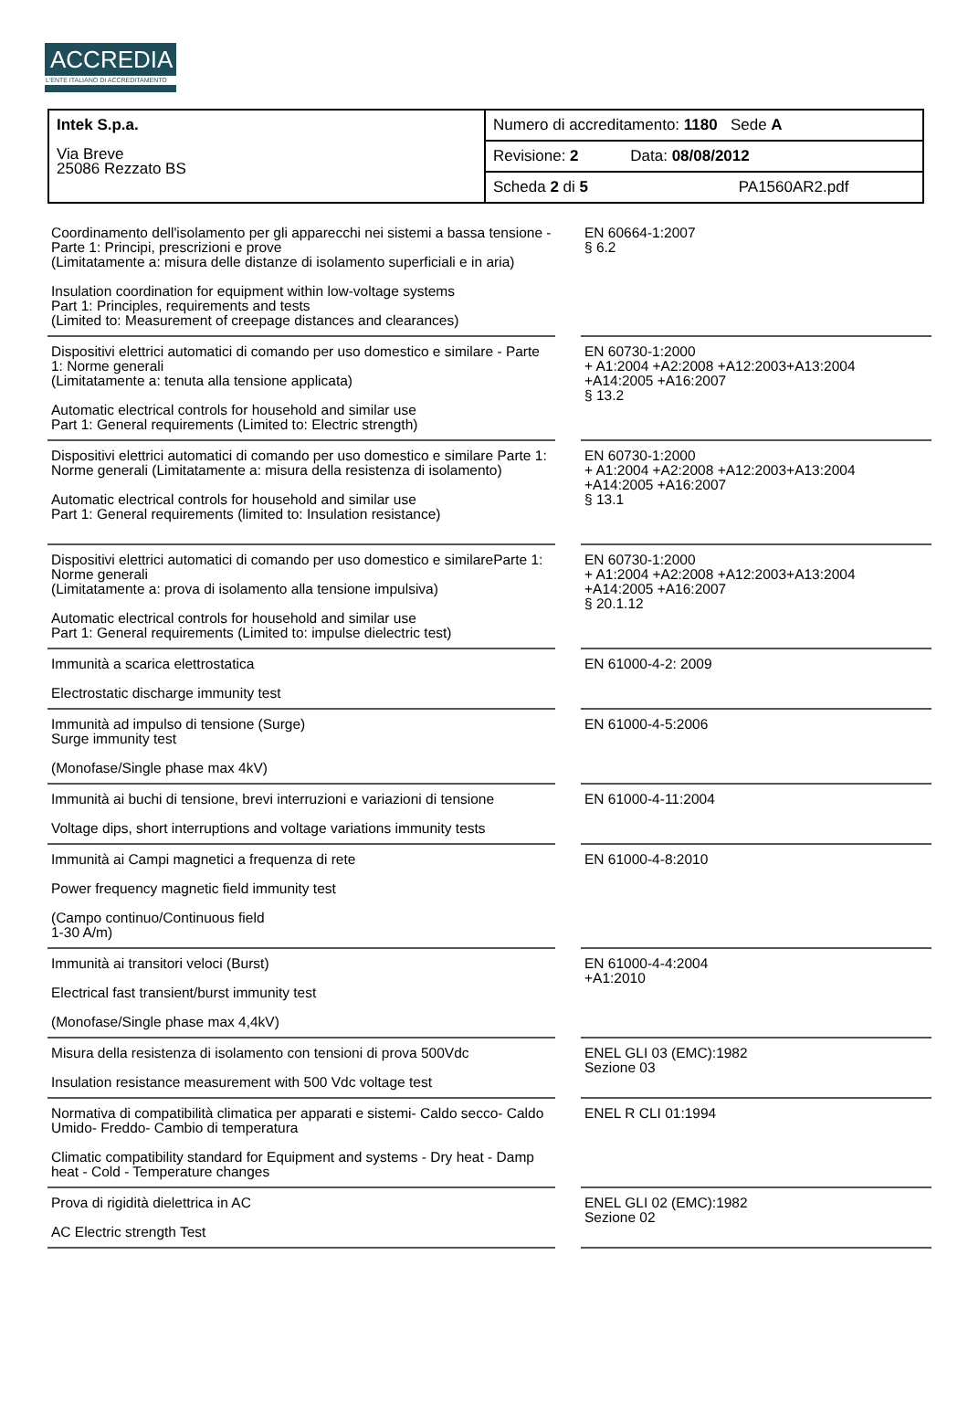ACCREDIA
L'ENTE ITALIANO DI ACCREDITAMENTO
| Intek S.p.a. Via Breve 25086 Rezzato BS | Numero di accreditamento: 1180 Sede A |
| | Revisione: 2 Data: 08/08/2012 |
| | Scheda 2 di 5 PA1560AR2.pdf |
| Coordinamento dell'isolamento per gli apparecchi nei sistemi a bassa tensione - Parte 1: Principi, prescrizioni e prove (Limitatamente a: misura delle distanze di isolamento superficiali e in aria) Insulation coordination for equipment within low-voltage systems Part 1: Principles, requirements and tests (Limited to: Measurement of creepage distances and clearances) | | EN 60664-1:2007 § 6.2 |
| Dispositivi elettrici automatici di comando per uso domestico e similare - Parte 1: Norme generali (Limitatamente a: tenuta alla tensione applicata) Automatic electrical controls for household and similar use Part 1: General requirements (Limited to: Electric strength) | | EN 60730-1:2000 + A1:2004 +A2:2008 +A12:2003+A13:2004 +A14:2005 +A16:2007 § 13.2 |
| Dispositivi elettrici automatici di comando per uso domestico e similare Parte 1: Norme generali (Limitatamente a: misura della resistenza di isolamento) Automatic electrical controls for household and similar use Part 1: General requirements (limited to: Insulation resistance) | | EN 60730-1:2000 + A1:2004 +A2:2008 +A12:2003+A13:2004 +A14:2005 +A16:2007 § 13.1 |
| Dispositivi elettrici automatici di comando per uso domestico e similareParte 1: Norme generali (Limitatamente a: prova di isolamento alla tensione impulsiva) Automatic electrical controls for household and similar use Part 1: General requirements (Limited to: impulse dielectric test) | | EN 60730-1:2000 + A1:2004 +A2:2008 +A12:2003+A13:2004 +A14:2005 +A16:2007 § 20.1.12 |
| Immunità a scarica elettrostatica Electrostatic discharge immunity test | | EN 61000-4-2: 2009 |
| Immunità ad impulso di tensione (Surge) Surge immunity test (Monofase/Single phase max 4kV) | | EN 61000-4-5:2006 |
| Immunità ai buchi di tensione, brevi interruzioni e variazioni di tensione Voltage dips, short interruptions and voltage variations immunity tests | | EN 61000-4-11:2004 |
| Immunità ai Campi magnetici a frequenza di rete Power frequency magnetic field immunity test (Campo continuo/Continuous field 1-30 A/m) | | EN 61000-4-8:2010 |
| Immunità ai transitori veloci (Burst) Electrical fast transient/burst immunity test (Monofase/Single phase max 4,4kV) | | EN 61000-4-4:2004 +A1:2010 |
| Misura della resistenza di isolamento con tensioni di prova 500Vdc Insulation resistance measurement with 500 Vdc voltage test | | ENEL GLI 03 (EMC):1982 Sezione 03 |
| Normativa di compatibilità climatica per apparati e sistemi- Caldo secco- Caldo Umido- Freddo- Cambio di temperatura Climatic compatibility standard for Equipment and systems - Dry heat - Damp heat - Cold - Temperature changes | | ENEL R CLI 01:1994 |
| Prova di rigidità dielettrica in AC AC Electric strength Test | | ENEL GLI 02 (EMC):1982 Sezione 02 |